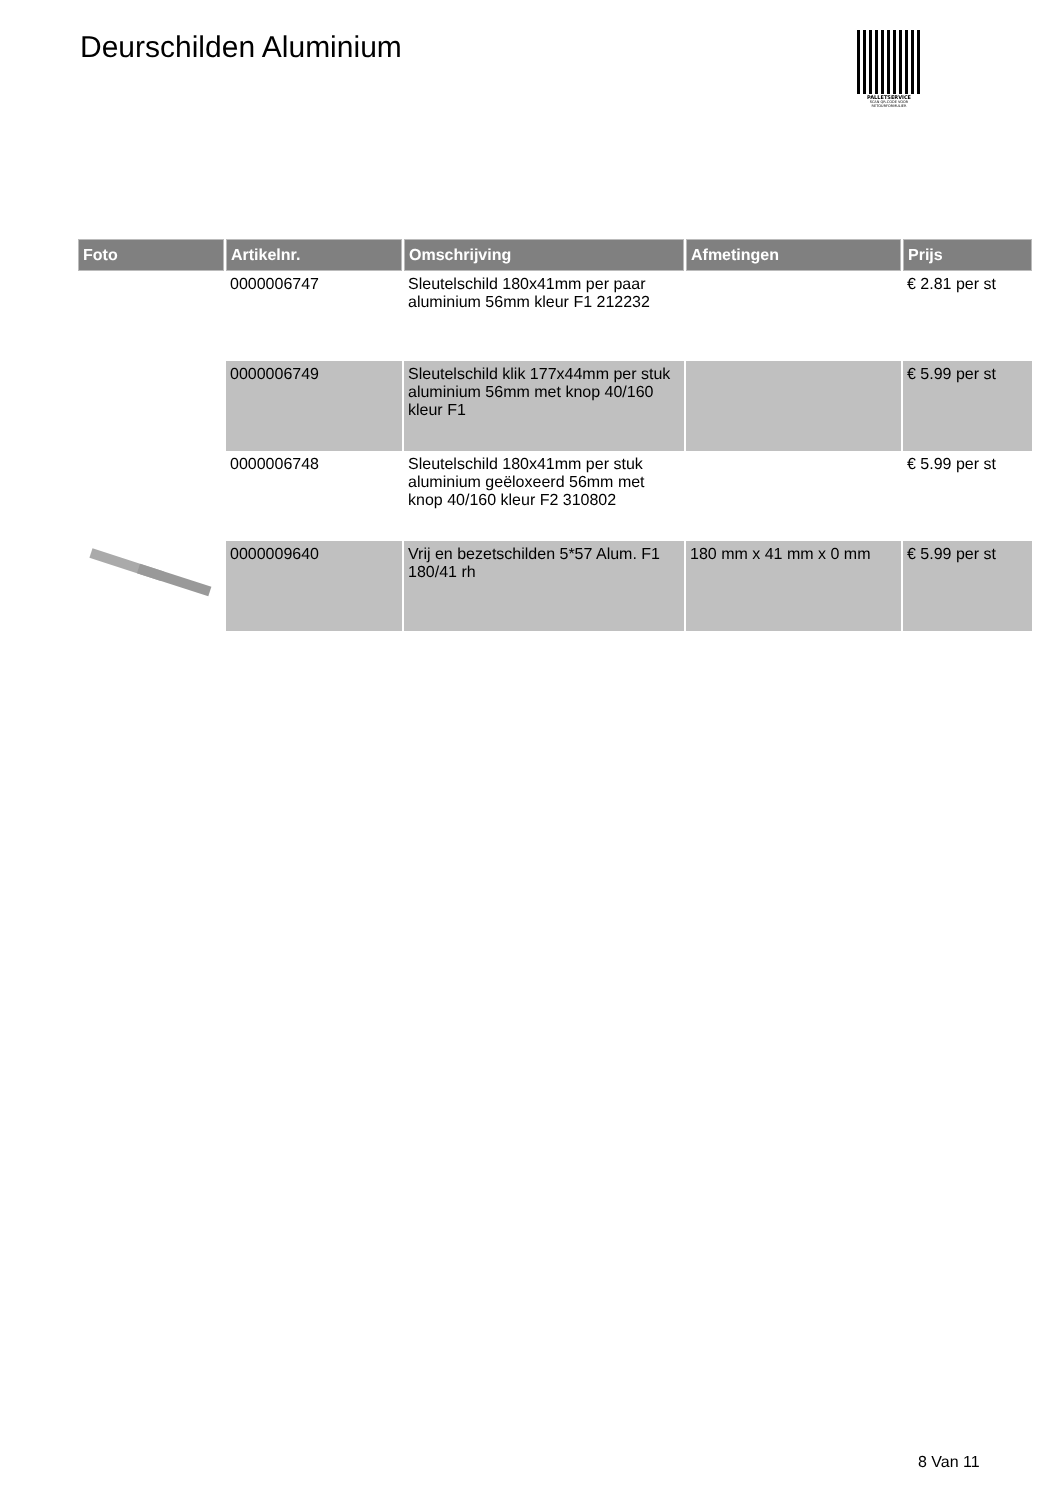Deurschilden Aluminium
PALLETSERVICE
SCAN QR-CODE VOOR RETOURFORMULIER
| Foto | Artikelnr. | Omschrijving | Afmetingen | Prijs |
| --- | --- | --- | --- | --- |
| | 0000006747 | Sleutelschild 180x41mm per paar aluminium 56mm kleur F1 212232 | | € 2.81 per st |
| | 0000006749 | Sleutelschild klik 177x44mm per stuk aluminium 56mm met knop 40/160 kleur F1 | | € 5.99 per st |
| | 0000006748 | Sleutelschild 180x41mm per stuk aluminium geëloxeerd 56mm met knop 40/160 kleur F2 310802 | | € 5.99 per st |
| | 0000009640 | Vrij en bezetschilden 5*57 Alum. F1 180/41 rh | 180 mm x 41 mm x 0 mm | € 5.99 per st |
8 Van 11